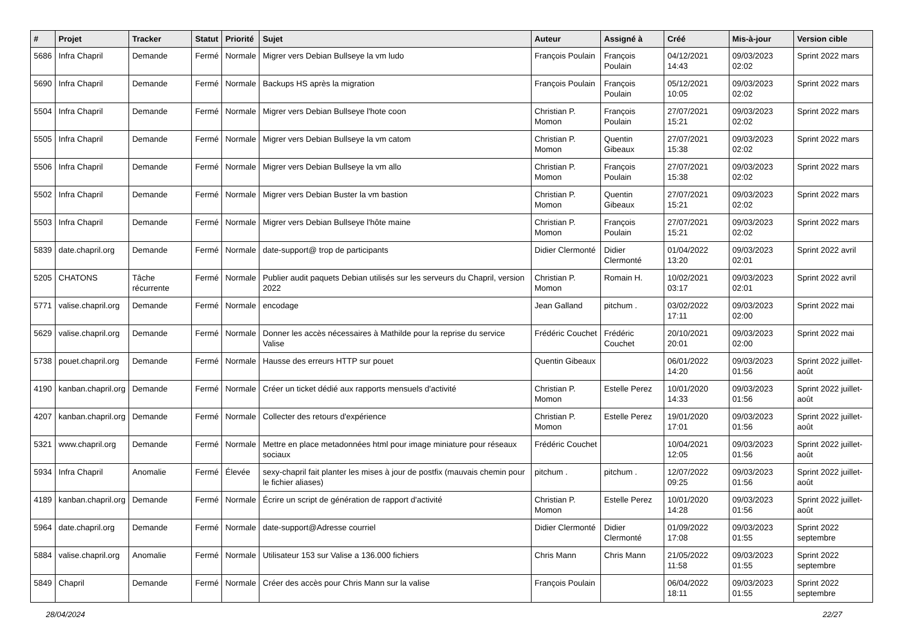| # | Projet | Tracker | Statut | Priorité | Sujet | Auteur | Assigné à | Créé | Mis-à-jour | Version cible |
| --- | --- | --- | --- | --- | --- | --- | --- | --- | --- | --- |
| 5686 | Infra Chapril | Demande | Fermé | Normale | Migrer vers Debian Bullseye la vm ludo | François Poulain | François Poulain | 04/12/2021 14:43 | 09/03/2023 02:02 | Sprint 2022 mars |
| 5690 | Infra Chapril | Demande | Fermé | Normale | Backups HS après la migration | François Poulain | François Poulain | 05/12/2021 10:05 | 09/03/2023 02:02 | Sprint 2022 mars |
| 5504 | Infra Chapril | Demande | Fermé | Normale | Migrer vers Debian Bullseye l'hote coon | Christian P. Momon | François Poulain | 27/07/2021 15:21 | 09/03/2023 02:02 | Sprint 2022 mars |
| 5505 | Infra Chapril | Demande | Fermé | Normale | Migrer vers Debian Bullseye la vm catom | Christian P. Momon | Quentin Gibeaux | 27/07/2021 15:38 | 09/03/2023 02:02 | Sprint 2022 mars |
| 5506 | Infra Chapril | Demande | Fermé | Normale | Migrer vers Debian Bullseye la vm allo | Christian P. Momon | François Poulain | 27/07/2021 15:38 | 09/03/2023 02:02 | Sprint 2022 mars |
| 5502 | Infra Chapril | Demande | Fermé | Normale | Migrer vers Debian Buster la vm bastion | Christian P. Momon | Quentin Gibeaux | 27/07/2021 15:21 | 09/03/2023 02:02 | Sprint 2022 mars |
| 5503 | Infra Chapril | Demande | Fermé | Normale | Migrer vers Debian Bullseye l'hôte maine | Christian P. Momon | François Poulain | 27/07/2021 15:21 | 09/03/2023 02:02 | Sprint 2022 mars |
| 5839 | date.chapril.org | Demande | Fermé | Normale | date-support@ trop de participants | Didier Clermonté | Didier Clermonté | 01/04/2022 13:20 | 09/03/2023 02:01 | Sprint 2022 avril |
| 5205 | CHATONS | Tâche récurrente | Fermé | Normale | Publier audit paquets Debian utilisés sur les serveurs du Chapril, version 2022 | Christian P. Momon | Romain H. | 10/02/2021 03:17 | 09/03/2023 02:01 | Sprint 2022 avril |
| 5771 | valise.chapril.org | Demande | Fermé | Normale | encodage | Jean Galland | pitchum . | 03/02/2022 17:11 | 09/03/2023 02:00 | Sprint 2022 mai |
| 5629 | valise.chapril.org | Demande | Fermé | Normale | Donner les accès nécessaires à Mathilde pour la reprise du service Valise | Frédéric Couchet | Frédéric Couchet | 20/10/2021 20:01 | 09/03/2023 02:00 | Sprint 2022 mai |
| 5738 | pouet.chapril.org | Demande | Fermé | Normale | Hausse des erreurs HTTP sur pouet | Quentin Gibeaux | | 06/01/2022 14:20 | 09/03/2023 01:56 | Sprint 2022 juillet-août |
| 4190 | kanban.chapril.org | Demande | Fermé | Normale | Créer un ticket dédié aux rapports mensuels d'activité | Christian P. Momon | Estelle Perez | 10/01/2020 14:33 | 09/03/2023 01:56 | Sprint 2022 juillet-août |
| 4207 | kanban.chapril.org | Demande | Fermé | Normale | Collecter des retours d'expérience | Christian P. Momon | Estelle Perez | 19/01/2020 17:01 | 09/03/2023 01:56 | Sprint 2022 juillet-août |
| 5321 | www.chapril.org | Demande | Fermé | Normale | Mettre en place metadonnées html pour image miniature pour réseaux sociaux | Frédéric Couchet | | 10/04/2021 12:05 | 09/03/2023 01:56 | Sprint 2022 juillet-août |
| 5934 | Infra Chapril | Anomalie | Fermé | Élevée | sexy-chapril fait planter les mises à jour de postfix (mauvais chemin pour le fichier aliases) | pitchum . | pitchum . | 12/07/2022 09:25 | 09/03/2023 01:56 | Sprint 2022 juillet-août |
| 4189 | kanban.chapril.org | Demande | Fermé | Normale | Écrire un script de génération de rapport d'activité | Christian P. Momon | Estelle Perez | 10/01/2020 14:28 | 09/03/2023 01:56 | Sprint 2022 juillet-août |
| 5964 | date.chapril.org | Demande | Fermé | Normale | date-support@Adresse courriel | Didier Clermonté | Didier Clermonté | 01/09/2022 17:08 | 09/03/2023 01:55 | Sprint 2022 septembre |
| 5884 | valise.chapril.org | Anomalie | Fermé | Normale | Utilisateur 153 sur Valise a 136.000 fichiers | Chris Mann | Chris Mann | 21/05/2022 11:58 | 09/03/2023 01:55 | Sprint 2022 septembre |
| 5849 | Chapril | Demande | Fermé | Normale | Créer des accès pour Chris Mann sur la valise | François Poulain | | 06/04/2022 18:11 | 09/03/2023 01:55 | Sprint 2022 septembre |
28/04/2024 22/27